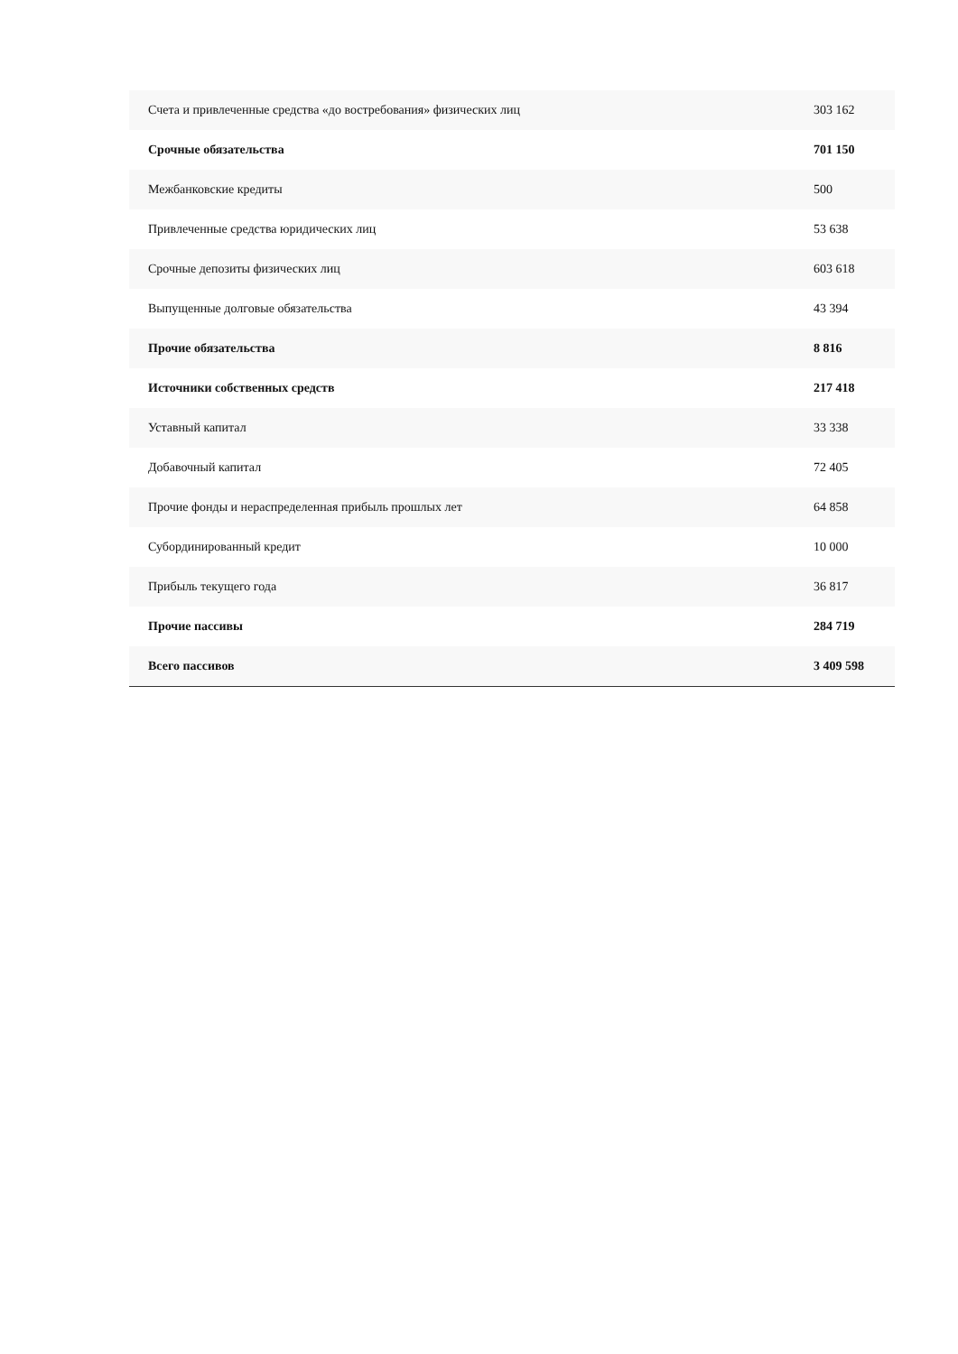| Счета и привлеченные средства «до востребования» физических лиц | 303 162 |
| Срочные обязательства | 701 150 |
| Межбанковские кредиты | 500 |
| Привлеченные средства юридических лиц | 53 638 |
| Срочные депозиты физических лиц | 603 618 |
| Выпущенные долговые обязательства | 43 394 |
| Прочие обязательства | 8 816 |
| Источники собственных средств | 217 418 |
| Уставный капитал | 33 338 |
| Добавочный капитал | 72 405 |
| Прочие фонды и нераспределенная прибыль прошлых лет | 64 858 |
| Субординированный кредит | 10 000 |
| Прибыль текущего года | 36 817 |
| Прочие пассивы | 284 719 |
| Всего пассивов | 3 409 598 |